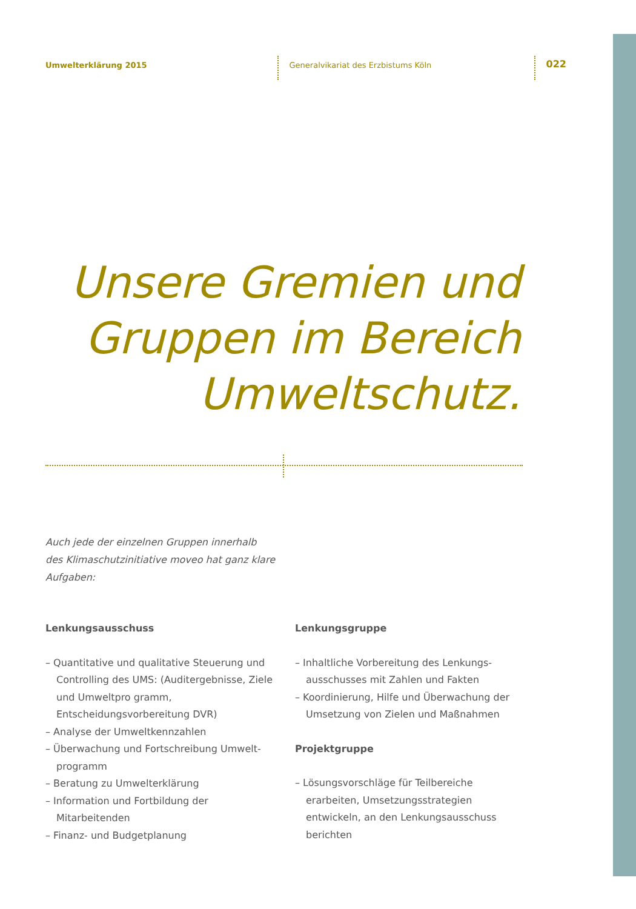Umwelterklärung 2015
Generalvikariat des Erzbistums Köln
022
Unsere Gremien und Gruppen im Bereich Umweltschutz.
Auch jede der einzelnen Gruppen innerhalb des Klimaschutzinitiative moveo hat ganz klare Aufgaben:
Lenkungsausschuss
– Quantitative und qualitative Steuerung und Controlling des UMS: (Auditergebnisse, Ziele und Umweltpro gramm, Entscheidungsvorbereitung DVR)
– Analyse der Umweltkennzahlen
– Überwachung und Fortschreibung Umwelt­programm
– Beratung zu Umwelterklärung
– Information und Fortbildung der Mitarbeitenden
– Finanz- und Budgetplanung
Lenkungsgruppe
– Inhaltliche Vorbereitung des Lenkungs­ausschusses mit Zahlen und Fakten
– Koordinierung, Hilfe und Überwachung der Umsetzung von Zielen und Maßnahmen
Projektgruppe
– Lösungsvorschläge für Teilbereiche erarbeiten, Umsetzungsstrategien entwickeln, an den Lenkungsausschuss berichten